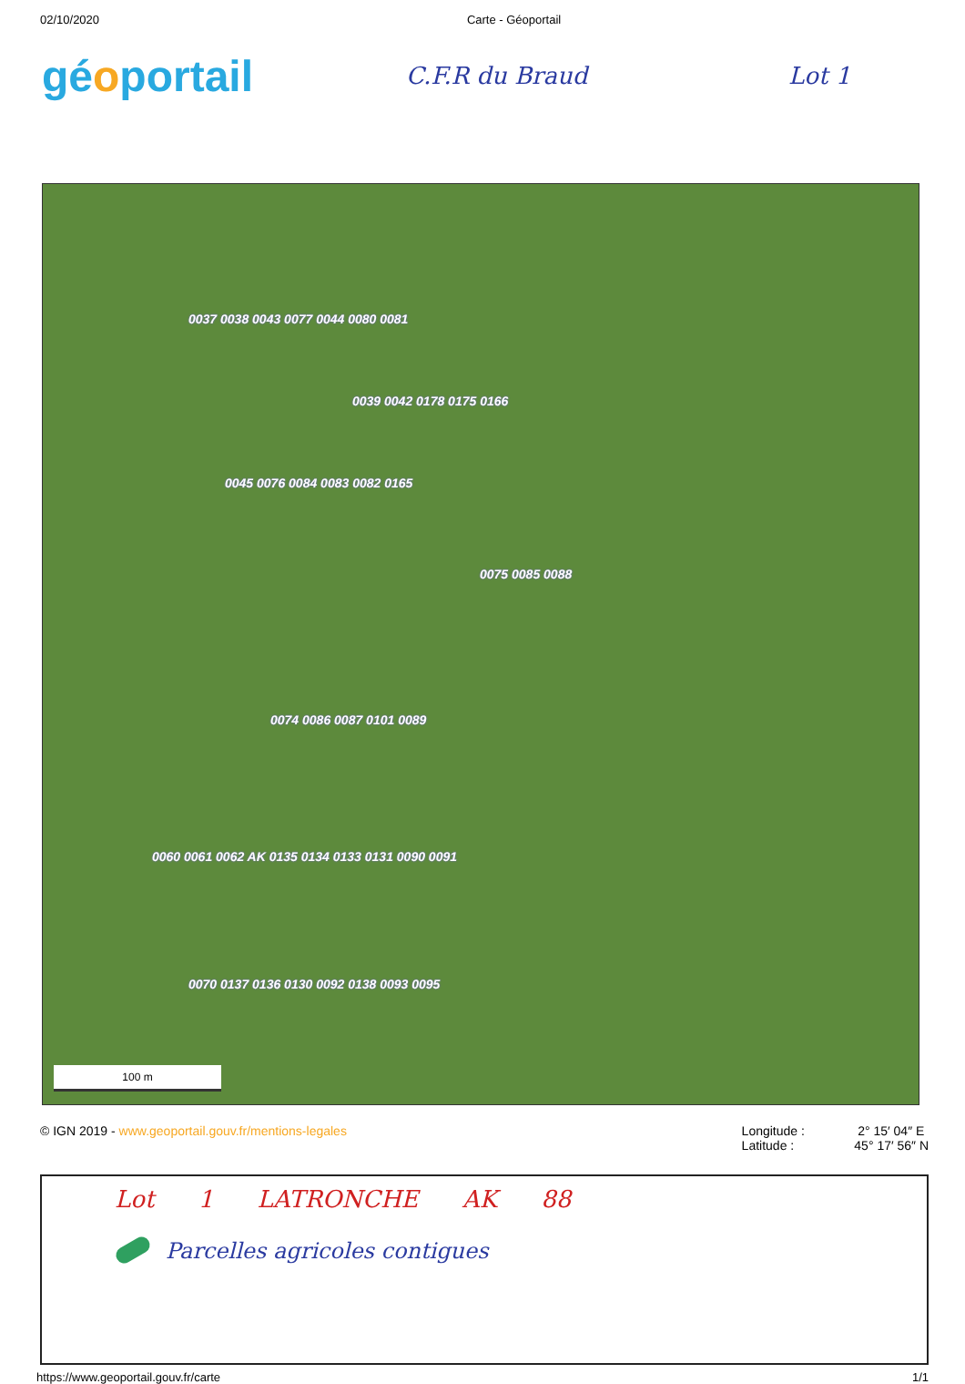02/10/2020 Carte - Géoportail
géoportail
C.F.R du Braud Lot 1
0039 0042 0178 0175 0166
0037 0038 0043 0077 0044 0080 0081
0045 0076 0084 0083 0082 0165
0075 0085 0088
0074 0086 0087 0101 0089
0060 0061 0062 AK 0135 0134 0133 0131 0090 0091
0070 0137 0136 0130 0092 0138 0093 0095
100 m
© IGN 2019 - www.geoportail.gouv.fr/mentions-legales Longitude : 2° 15′ 04″ E
Latitude : 45° 17′ 56″ N
Lot 1 LATRONCHE AK 88
Parcelles agricoles contigues
https://www.geoportail.gouv.fr/carte 1/1